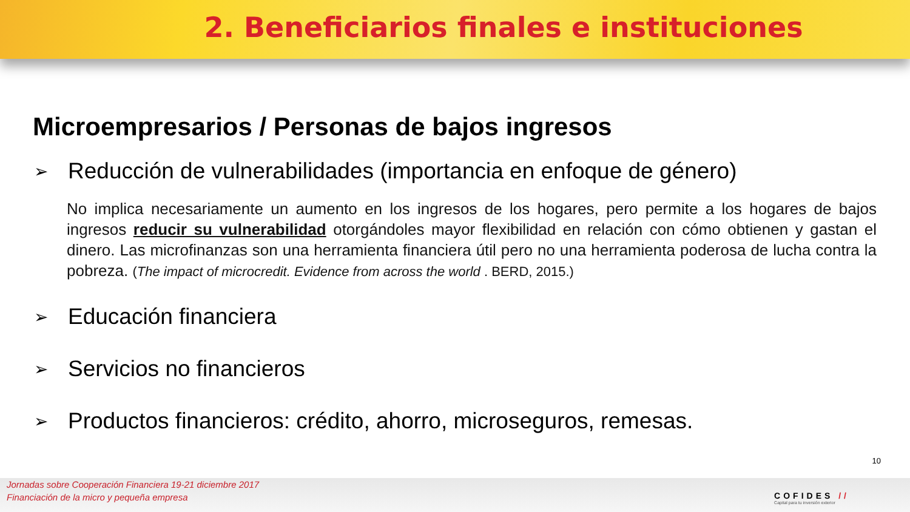2. Beneficiarios finales e instituciones
Microempresarios / Personas de bajos ingresos
➢ Reducción de vulnerabilidades (importancia en enfoque de género)
No implica necesariamente un aumento en los ingresos de los hogares, pero permite a los hogares de bajos ingresos reducir su vulnerabilidad otorgándoles mayor flexibilidad en relación con cómo obtienen y gastan el dinero. Las microfinanzas son una herramienta financiera útil pero no una herramienta poderosa de lucha contra la pobreza. (The impact of microcredit. Evidence from across the world . BERD, 2015.)
➢ Educación financiera
➢ Servicios no financieros
➢ Productos financieros: crédito, ahorro, microseguros, remesas.
10
Jornadas sobre Cooperación Financiera 19-21 diciembre 2017
Financiación de la micro y pequeña empresa
COFIDES //
Capital para tu inversión exterior